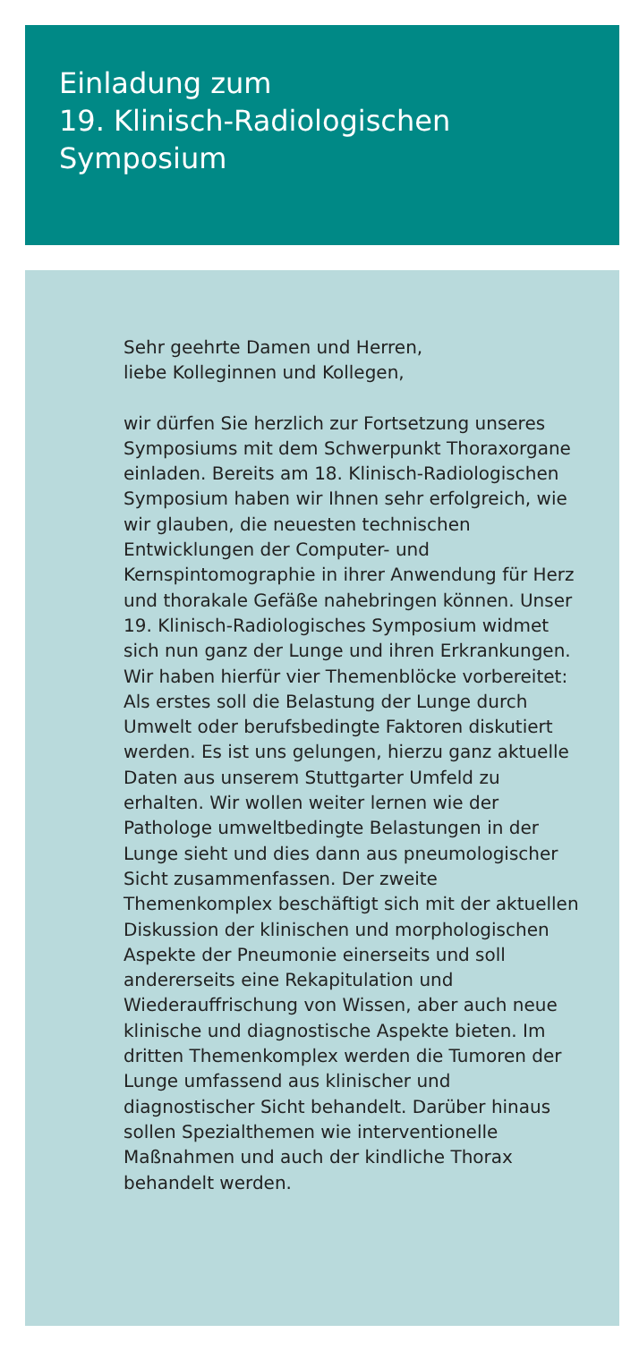Einladung zum
19. Klinisch-Radiologischen
Symposium
Sehr geehrte Damen und Herren,
liebe Kolleginnen und Kollegen,
wir dürfen Sie herzlich zur Fortsetzung unseres Symposiums mit dem Schwerpunkt Thoraxorgane einladen. Bereits am 18. Klinisch-Radiologischen Symposium haben wir Ihnen sehr erfolgreich, wie wir glauben, die neuesten technischen Entwicklungen der Computer- und Kernspintomographie in ihrer Anwendung für Herz und thorakale Gefäße nahebringen können. Unser 19. Klinisch-Radiologisches Symposium widmet sich nun ganz der Lunge und ihren Erkrankungen. Wir haben hierfür vier Themenblöcke vorbereitet: Als erstes soll die Belastung der Lunge durch Umwelt oder berufsbedingte Faktoren diskutiert werden. Es ist uns gelungen, hierzu ganz aktuelle Daten aus unserem Stuttgarter Umfeld zu erhalten. Wir wollen weiter lernen wie der Pathologe umweltbedingte Belastungen in der Lunge sieht und dies dann aus pneumologischer Sicht zusammenfassen. Der zweite Themenkomplex beschäftigt sich mit der aktuellen Diskussion der klinischen und morphologischen Aspekte der Pneumonie einerseits und soll andererseits eine Rekapitulation und Wiederauffrischung von Wissen, aber auch neue klinische und diagnostische Aspekte bieten. Im dritten Themenkomplex werden die Tumoren der Lunge umfassend aus klinischer und diagnostischer Sicht behandelt. Darüber hinaus sollen Spezialthemen wie interventionelle Maßnahmen und auch der kindliche Thorax behandelt werden.